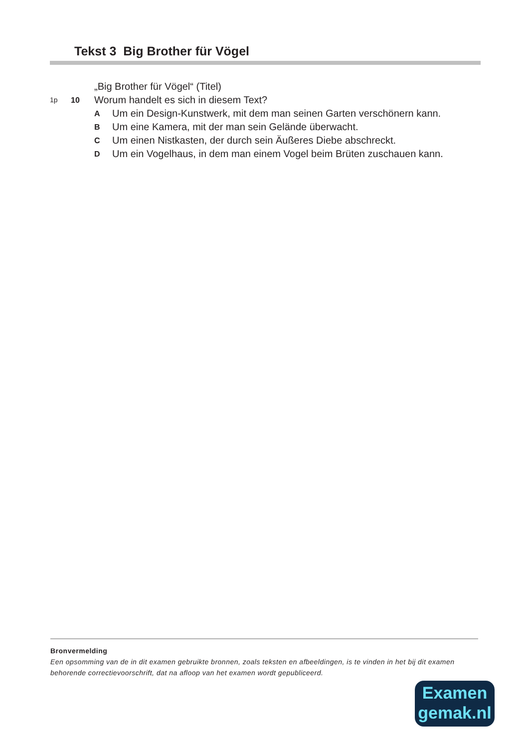Tekst 3 Big Brother für Vögel
„Big Brother für Vögel“ (Titel)
1p 10 Worum handelt es sich in diesem Text?
A Um ein Design-Kunstwerk, mit dem man seinen Garten verschönern kann.
B Um eine Kamera, mit der man sein Gelände überwacht.
C Um einen Nistkasten, der durch sein Äußeres Diebe abschreckt.
D Um ein Vogelhaus, in dem man einem Vogel beim Brüten zuschauen kann.
Bronvermelding
Een opsomming van de in dit examen gebruikte bronnen, zoals teksten en afbeeldingen, is te vinden in het bij dit examen behorende correctievoorschrift, dat na afloop van het examen wordt gepubliceerd.
Examen
gemak.nl